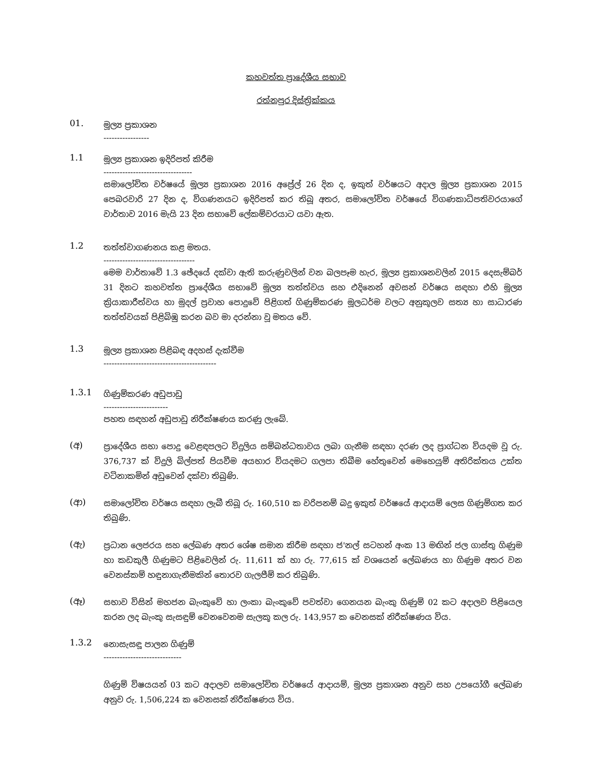කහවත්ත ප්‍රාදේශීය සභාව
රත්නපුර දිස්ත්‍රික්කය
01.
මූල්‍ය ප්‍රකාශන
-----------------
1.1
මූල්‍ය ප්‍රකාශන ඉදිරිපත් කිරීම
---------------------------------
සමාලෝචිත වර්ෂයේ මූල්‍ය ප්‍රකාශන 2016 අප්‍රේල් 26 දින ද, ඉකුත් වර්ෂයට අදාල මූල්‍ය ප්‍රකාශන 2015 පෙබරවාරි 27 දින ද, විගණනයට ඉදිරිපත් කර තිබූ අතර, සමාලෝචිත වර්ෂයේ විගණකාධිපතිවරයාගේ වාර්තාව 2016 මැයි 23 දින සභාවේ ලේකම්වරයාට යවා ඇත.
1.2
තත්ත්වාගණනය කළ මතය.
----------------------------------
මෙම වාර්තාවේ 1.3 ඡේදයේ දක්වා ඇති කරුණුවලින් වන බලපෑම හැර, මූල්‍ය ප්‍රකාශනවලින් 2015 දෙසැම්බර් 31 දිනට කහවත්ත ප්‍රාදේශීය සභාවේ මූල්‍ය තත්ත්වය සහ එදිනෙන් අවසන් වර්ෂය සඳහා එහි මූල්‍ය ක්‍රියාකාරීත්වය හා මුදල් ප්‍රවාහ පොදුවේ පිළිගත් ගිණුම්කරණ මූලධර්ම වලට අනුකූලව සත්‍ය හා සාධාරණ තත්ත්වයක් පිළිබිඹු කරන බව මා දරන්නා වූ මතය වේ.
1.3
මූල්‍ය ප්‍රකාශන පිළිබඳ අදහස් දැක්වීම
------------------------------------------
1.3.1
ගිණුම්කරණ අඩුපාඩු
------------------------
පහත සඳහන් අඩුපාඩු නිරීක්ෂණය කරණු ලැබේ.
(අ)
ප්‍රාදේශීය සභා පොදු වෙළඳපලට විදුලිය සම්බන්ධතාවය ලබා ගැනීම සඳහා දරණ ලද ප්‍රාග්ධන වියදම වූ රු. 376,737 ක් විදුලි බිල්පත් පියවීම අයභාර වියදමට ගලපා තිබීම හේතුවෙන් මෙහෙයුම් අතිරික්තය උක්ත වටිනාකමින් අඩුවෙන් දක්වා තිබුණි.
(ආ)
සමාලෝචිත වර්ෂය සඳහා ලැබී තිබූ රු. 160,510 ක වරිපනම් බදු ඉකුත් වර්ෂයේ ආදායම් ලෙස ගිණුම්ගත කර තිබුණි.
(ඇ)
ප්‍රධාන ලෙජරය සහ ලේඛණ අතර ශේෂ සමාන කිරීම සඳහා ජ'නල් සටහන් අංක 13 මඟින් ජල ගාස්තු ගිණුම හා කඩකුලී ගිණුමට පිළිවෙලින් රු. 11,611 ක් හා රු. 77,615 ක් වශයෙන් ලේඛණය හා ගිණුම අතර වන වෙනස්කම් හඳුනාගැනීමකින් තොරව ගැලපීම් කර තිබුණි.
(ඈ)
සභාව විසින් මහජන බැංකුවේ හා ලංකා බැංකුවේ පවත්වා ගෙනයන බැංකු ගිණුම් 02 කට අදාලව පිළියෙල කරන ලද බැංකු සැසඳුම් වෙනවෙනම සැලකූ කල රු. 143,957 ක වෙනසක් නිරීක්ෂණය විය.
1.3.2
නොසැසඳූ පාලන ගිණුම්
-----------------------------
ගිණුම් විෂයයන් 03 කට අදාලව සමාලෝචිත වර්ෂයේ ආදායම්, මූල්‍ය ප්‍රකාශන අනුව සහ උපයෝගී ලේඛණ අනුව රු. 1,506,224 ක වෙනසක් නිරීක්ෂණය විය.